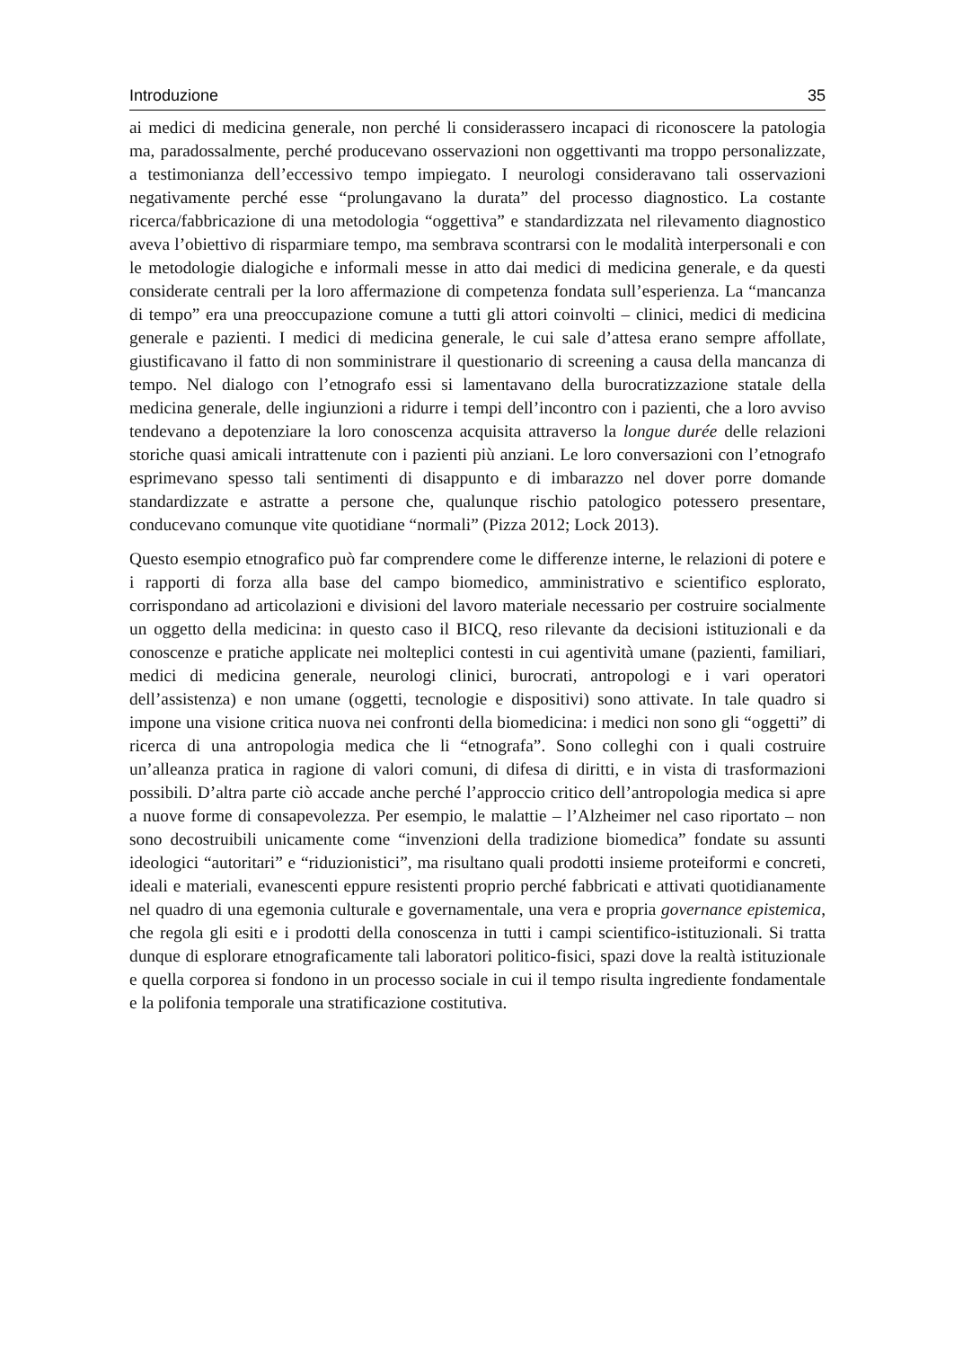Introduzione 35
ai medici di medicina generale, non perché li considerassero incapaci di riconoscere la patologia ma, paradossalmente, perché producevano osservazioni non oggettivanti ma troppo personalizzate, a testimonianza dell’eccessivo tempo impiegato. I neurologi consideravano tali osservazioni negativamente perché esse “prolungavano la durata” del processo diagnostico. La costante ricerca/fabbricazione di una metodologia “oggettiva” e standardizzata nel rilevamento diagnostico aveva l’obiettivo di risparmiare tempo, ma sembrava scontrarsi con le modalità interpersonali e con le metodologie dialogiche e informali messe in atto dai medici di medicina generale, e da questi considerate centrali per la loro affermazione di competenza fondata sull’esperienza. La “mancanza di tempo” era una preoccupazione comune a tutti gli attori coinvolti – clinici, medici di medicina generale e pazienti. I medici di medicina generale, le cui sale d’attesa erano sempre affollate, giustificavano il fatto di non somministrare il questionario di screening a causa della mancanza di tempo. Nel dialogo con l’etnografo essi si lamentavano della burocratizzazione statale della medicina generale, delle ingiunzioni a ridurre i tempi dell’incontro con i pazienti, che a loro avviso tendevano a depotenziare la loro conoscenza acquisita attraverso la longue durée delle relazioni storiche quasi amicali intrattenute con i pazienti più anziani. Le loro conversazioni con l’etnografo esprimevano spesso tali sentimenti di disappunto e di imbarazzo nel dover porre domande standardizzate e astratte a persone che, qualunque rischio patologico potessero presentare, conducevano comunque vite quotidiane “normali” (Pizza 2012; Lock 2013).
Questo esempio etnografico può far comprendere come le differenze interne, le relazioni di potere e i rapporti di forza alla base del campo biomedico, amministrativo e scientifico esplorato, corrispondano ad articolazioni e divisioni del lavoro materiale necessario per costruire socialmente un oggetto della medicina: in questo caso il BICQ, reso rilevante da decisioni istituzionali e da conoscenze e pratiche applicate nei molteplici contesti in cui agentività umane (pazienti, familiari, medici di medicina generale, neurologi clinici, burocrati, antropologi e i vari operatori dell’assistenza) e non umane (oggetti, tecnologie e dispositivi) sono attivate. In tale quadro si impone una visione critica nuova nei confronti della biomedicina: i medici non sono gli “oggetti” di ricerca di una antropologia medica che li “etnografa”. Sono colleghi con i quali costruire un’alleanza pratica in ragione di valori comuni, di difesa di diritti, e in vista di trasformazioni possibili. D’altra parte ciò accade anche perché l’approccio critico dell’antropologia medica si apre a nuove forme di consapevolezza. Per esempio, le malattie – l’Alzheimer nel caso riportato – non sono decostruibili unicamente come “invenzioni della tradizione biomedica” fondate su assunti ideologici “autoritari” e “riduzionistici”, ma risultano quali prodotti insieme proteiformi e concreti, ideali e materiali, evanescenti eppure resistenti proprio perché fabbricati e attivati quotidianamente nel quadro di una egemonia culturale e governamentale, una vera e propria governance epistemica, che regola gli esiti e i prodotti della conoscenza in tutti i campi scientifico-istituzionali. Si tratta dunque di esplorare etnograficamente tali laboratori politico-fisici, spazi dove la realtà istituzionale e quella corporea si fondono in un processo sociale in cui il tempo risulta ingrediente fondamentale e la polifonia temporale una stratificazione costitutiva.